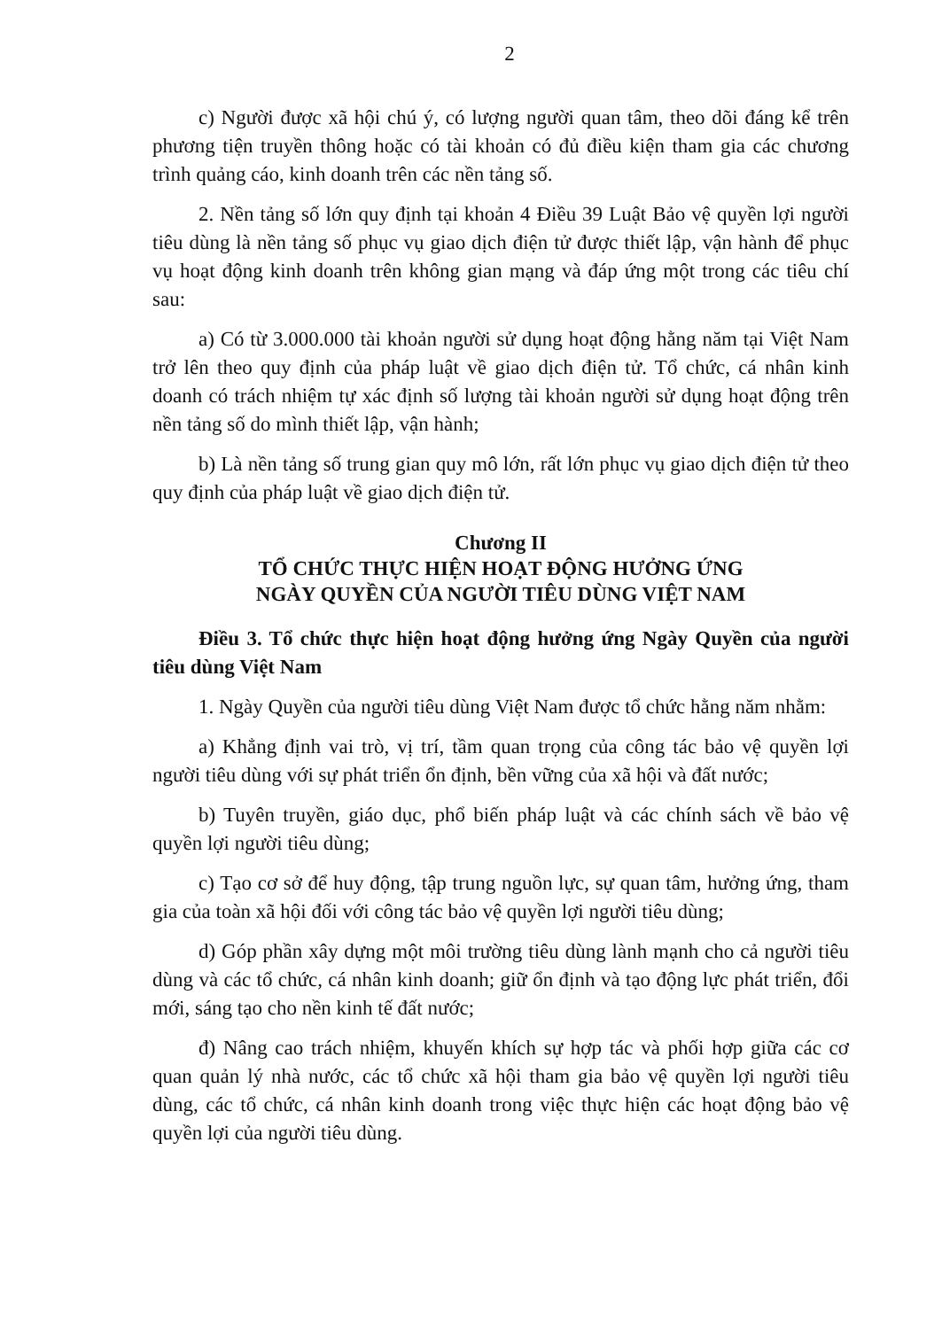2
c) Người được xã hội chú ý, có lượng người quan tâm, theo dõi đáng kể trên phương tiện truyền thông hoặc có tài khoản có đủ điều kiện tham gia các chương trình quảng cáo, kinh doanh trên các nền tảng số.
2. Nền tảng số lớn quy định tại khoản 4 Điều 39 Luật Bảo vệ quyền lợi người tiêu dùng là nền tảng số phục vụ giao dịch điện tử được thiết lập, vận hành để phục vụ hoạt động kinh doanh trên không gian mạng và đáp ứng một trong các tiêu chí sau:
a) Có từ 3.000.000 tài khoản người sử dụng hoạt động hằng năm tại Việt Nam trở lên theo quy định của pháp luật về giao dịch điện tử. Tổ chức, cá nhân kinh doanh có trách nhiệm tự xác định số lượng tài khoản người sử dụng hoạt động trên nền tảng số do mình thiết lập, vận hành;
b) Là nền tảng số trung gian quy mô lớn, rất lớn phục vụ giao dịch điện tử theo quy định của pháp luật về giao dịch điện tử.
Chương II
TỔ CHỨC THỰC HIỆN HOẠT ĐỘNG HƯỞNG ỨNG
NGÀY QUYỀN CỦA NGƯỜI TIÊU DÙNG VIỆT NAM
Điều 3. Tổ chức thực hiện hoạt động hưởng ứng Ngày Quyền của người tiêu dùng Việt Nam
1. Ngày Quyền của người tiêu dùng Việt Nam được tổ chức hằng năm nhằm:
a) Khẳng định vai trò, vị trí, tầm quan trọng của công tác bảo vệ quyền lợi người tiêu dùng với sự phát triển ổn định, bền vững của xã hội và đất nước;
b) Tuyên truyền, giáo dục, phổ biến pháp luật và các chính sách về bảo vệ quyền lợi người tiêu dùng;
c) Tạo cơ sở để huy động, tập trung nguồn lực, sự quan tâm, hưởng ứng, tham gia của toàn xã hội đối với công tác bảo vệ quyền lợi người tiêu dùng;
d) Góp phần xây dựng một môi trường tiêu dùng lành mạnh cho cả người tiêu dùng và các tổ chức, cá nhân kinh doanh; giữ ổn định và tạo động lực phát triển, đổi mới, sáng tạo cho nền kinh tế đất nước;
đ) Nâng cao trách nhiệm, khuyến khích sự hợp tác và phối hợp giữa các cơ quan quản lý nhà nước, các tổ chức xã hội tham gia bảo vệ quyền lợi người tiêu dùng, các tổ chức, cá nhân kinh doanh trong việc thực hiện các hoạt động bảo vệ quyền lợi của người tiêu dùng.